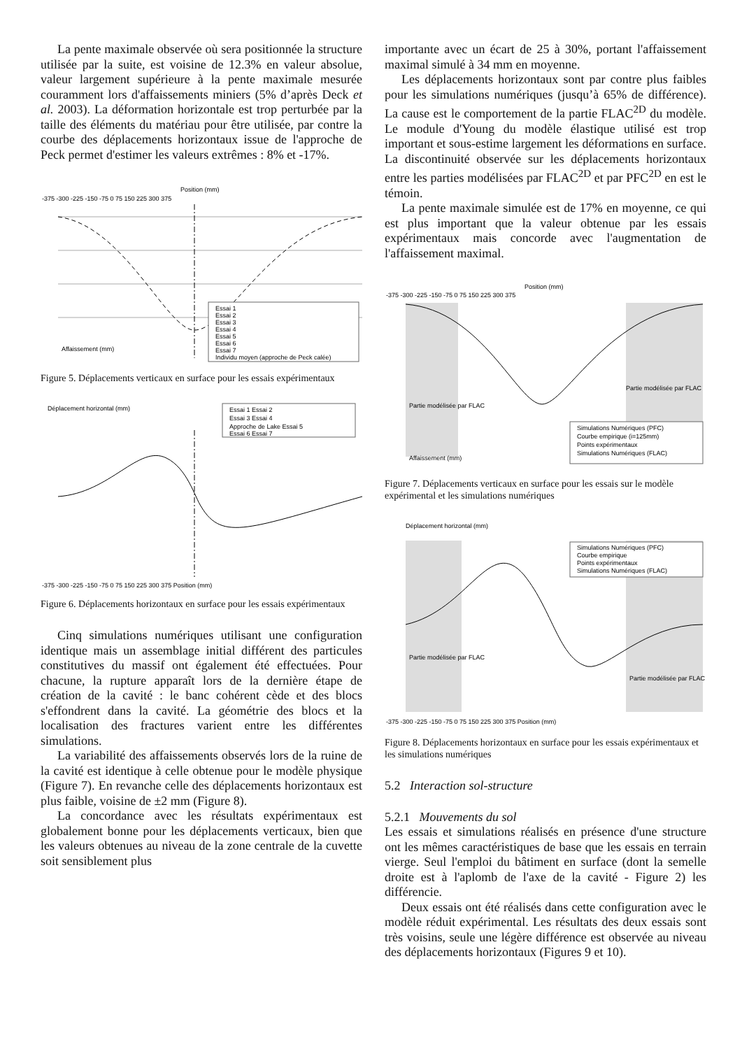La pente maximale observée où sera positionnée la structure utilisée par la suite, est voisine de 12.3% en valeur absolue, valeur largement supérieure à la pente maximale mesurée couramment lors d'affaissements miniers (5% d’après Deck et al. 2003). La déformation horizontale est trop perturbée par la taille des éléments du matériau pour être utilisée, par contre la courbe des déplacements horizontaux issue de l'approche de Peck permet d'estimer les valeurs extrêmes : 8% et -17%.
Position (mm)
-375 -300 -225 -150 -75 0 75 150 225 300 375
Essai 1
Essai 2
Essai 3
Essai 4
Essai 5
Essai 6
Essai 7
Individu moyen (approche de Peck calée)
Affaissement (mm)
Figure 5. Déplacements verticaux en surface pour les essais expérimentaux
Déplacement horizontal (mm)
Essai 1 Essai 2
Essai 3 Essai 4
Approche de Lake Essai 5
Essai 6 Essai 7
-375 -300 -225 -150 -75 0 75 150 225 300 375 Position (mm)
Figure 6. Déplacements horizontaux en surface pour les essais expérimentaux
Cinq simulations numériques utilisant une configuration identique mais un assemblage initial différent des particules constitutives du massif ont également été effectuées. Pour chacune, la rupture apparaît lors de la dernière étape de création de la cavité : le banc cohérent cède et des blocs s'effondrent dans la cavité. La géométrie des blocs et la localisation des fractures varient entre les différentes simulations.
La variabilité des affaissements observés lors de la ruine de la cavité est identique à celle obtenue pour le modèle physique (Figure 7). En revanche celle des déplacements horizontaux est plus faible, voisine de ±2 mm (Figure 8).
La concordance avec les résultats expérimentaux est globalement bonne pour les déplacements verticaux, bien que les valeurs obtenues au niveau de la zone centrale de la cuvette soit sensiblement plus
importante avec un écart de 25 à 30%, portant l'affaissement maximal simulé à 34 mm en moyenne.
Les déplacements horizontaux sont par contre plus faibles pour les simulations numériques (jusqu’à 65% de différence). La cause est le comportement de la partie FLAC<sup>2D</sup> du modèle. Le module d'Young du modèle élastique utilisé est trop important et sous-estime largement les déformations en surface. La discontinuité observée sur les déplacements horizontaux entre les parties modélisées par FLAC<sup>2D</sup> et par PFC<sup>2D</sup> en est le témoin.
La pente maximale simulée est de 17% en moyenne, ce qui est plus important que la valeur obtenue par les essais expérimentaux mais concorde avec l'augmentation de l'affaissement maximal.
Position (mm)
-375 -300 -225 -150 -75 0 75 150 225 300 375
Partie modélisée par FLAC
Partie modélisée par FLAC
Simulations Numériques (PFC)
Courbe empirique (i=125mm)
Points expérimentaux
Simulations Numériques (FLAC)
Affaissement (mm)
Figure 7. Déplacements verticaux en surface pour les essais sur le modèle expérimental et les simulations numériques
Déplacement horizontal (mm)
Simulations Numériques (PFC)
Courbe empirique
Points expérimentaux
Simulations Numériques (FLAC)
Partie modélisée par FLAC
Partie modélisée par FLAC
-375 -300 -225 -150 -75 0 75 150 225 300 375 Position (mm)
Figure 8. Déplacements horizontaux en surface pour les essais expérimentaux et les simulations numériques
5.2 Interaction sol-structure
5.2.1 Mouvements du sol
Les essais et simulations réalisés en présence d'une structure ont les mêmes caractéristiques de base que les essais en terrain vierge. Seul l'emploi du bâtiment en surface (dont la semelle droite est à l'aplomb de l'axe de la cavité - Figure 2) les différencie.
Deux essais ont été réalisés dans cette configuration avec le modèle réduit expérimental. Les résultats des deux essais sont très voisins, seule une légère différence est observée au niveau des déplacements horizontaux (Figures 9 et 10).